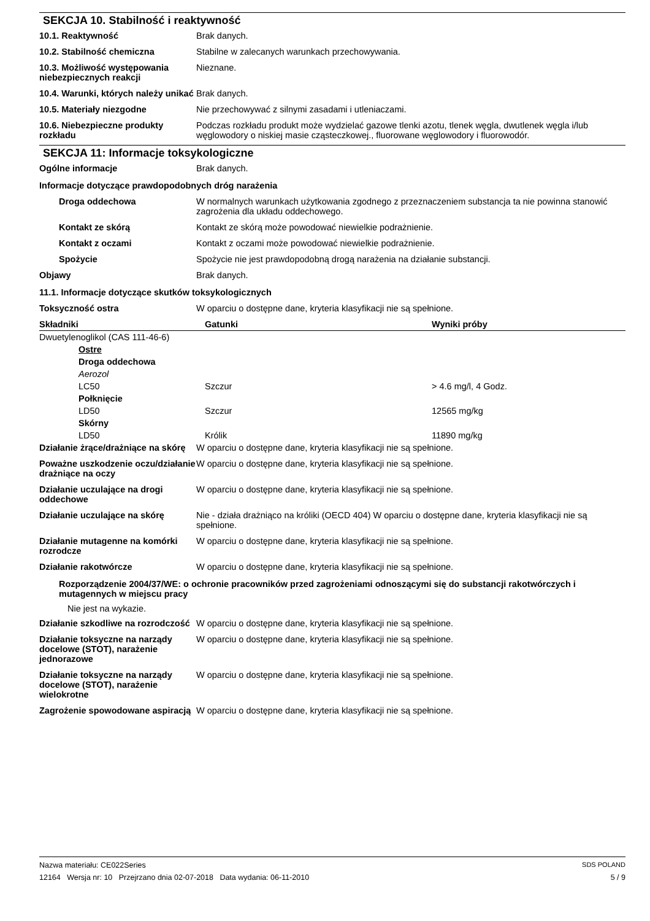SEKCJA 10. Stabilność i reaktywność
| 10.1. Reaktywność | Brak danych. |
| 10.2. Stabilność chemiczna | Stabilne w zalecanych warunkach przechowywania. |
| 10.3. Możliwość występowania niebezpiecznych reakcji | Nieznane. |
| 10.4. Warunki, których należy unikać | Brak danych. |
| 10.5. Materiały niezgodne | Nie przechowywać z silnymi zasadami i utleniaczami. |
| 10.6. Niebezpieczne produkty rozkładu | Podczas rozkładu produkt może wydzielać gazowe tlenki azotu, tlenek węgla, dwutlenek węgla i/lub węglowodory o niskiej masie cząsteczkowej., fluorowane węglowodory i fluorowodór. |
SEKCJA 11: Informacje toksykologiczne
| Ogólne informacje | Brak danych. |
Informacje dotyczące prawdopodobnych dróg narażenia
| Droga oddechowa | W normalnych warunkach użytkowania zgodnego z przeznaczeniem substancja ta nie powinna stanowić zagrożenia dla układu oddechowego. |
| Kontakt ze skórą | Kontakt ze skórą może powodować niewielkie podrażnienie. |
| Kontakt z oczami | Kontakt z oczami może powodować niewielkie podrażnienie. |
| Spożycie | Spożycie nie jest prawdopodobną drogą narażenia na działanie substancji. |
| Objawy | Brak danych. |
11.1. Informacje dotyczące skutków toksykologicznych
| Toksyczność ostra | W oparciu o dostępne dane, kryteria klasyfikacji nie są spełnione. |
| Składniki | Gatunki | Wyniki próby |
| --- | --- | --- |
| Dwuetylenoglikol (CAS 111-46-6) | | |
| Ostre | | |
| Droga oddechowa | | |
| Aerozol | | |
| LC50 | Szczur | > 4.6 mg/l, 4 Godz. |
| Połknięcie | | |
| LD50 | Szczur | 12565 mg/kg |
| Skórny | | |
| LD50 | Królik | 11890 mg/kg |
| Działanie żrące/drażniące na skórę | W oparciu o dostępne dane, kryteria klasyfikacji nie są spełnione. |
| Poważne uszkodzenie oczu/działanie drażniące na oczy | W oparciu o dostępne dane, kryteria klasyfikacji nie są spełnione. |
| Działanie uczulające na drogi oddechowe | W oparciu o dostępne dane, kryteria klasyfikacji nie są spełnione. |
| Działanie uczulające na skórę | Nie - działa drażniąco na króliki (OECD 404) W oparciu o dostępne dane, kryteria klasyfikacji nie są spełnione. |
| Działanie mutagenne na komórki rozrodcze | W oparciu o dostępne dane, kryteria klasyfikacji nie są spełnione. |
| Działanie rakotwórcze | W oparciu o dostępne dane, kryteria klasyfikacji nie są spełnione. |
Rozporządzenie 2004/37/WE: o ochronie pracowników przed zagrożeniami odnoszącymi się do substancji rakotwórczych i mutagennych w miejscu pracy
Nie jest na wykazie.
| Działanie szkodliwe na rozrodczość | W oparciu o dostępne dane, kryteria klasyfikacji nie są spełnione. |
| Działanie toksyczne na narządy docelowe (STOT), narażenie jednorazowe | W oparciu o dostępne dane, kryteria klasyfikacji nie są spełnione. |
| Działanie toksyczne na narządy docelowe (STOT), narażenie wielokrotne | W oparciu o dostępne dane, kryteria klasyfikacji nie są spełnione. |
| Zagrożenie spowodowane aspiracją | W oparciu o dostępne dane, kryteria klasyfikacji nie są spełnione. |
Nazwa materiału: CE022Series SDS POLAND
12164 Wersja nr: 10 Przejrzano dnia 02-07-2018 Data wydania: 06-11-2010 5 / 9